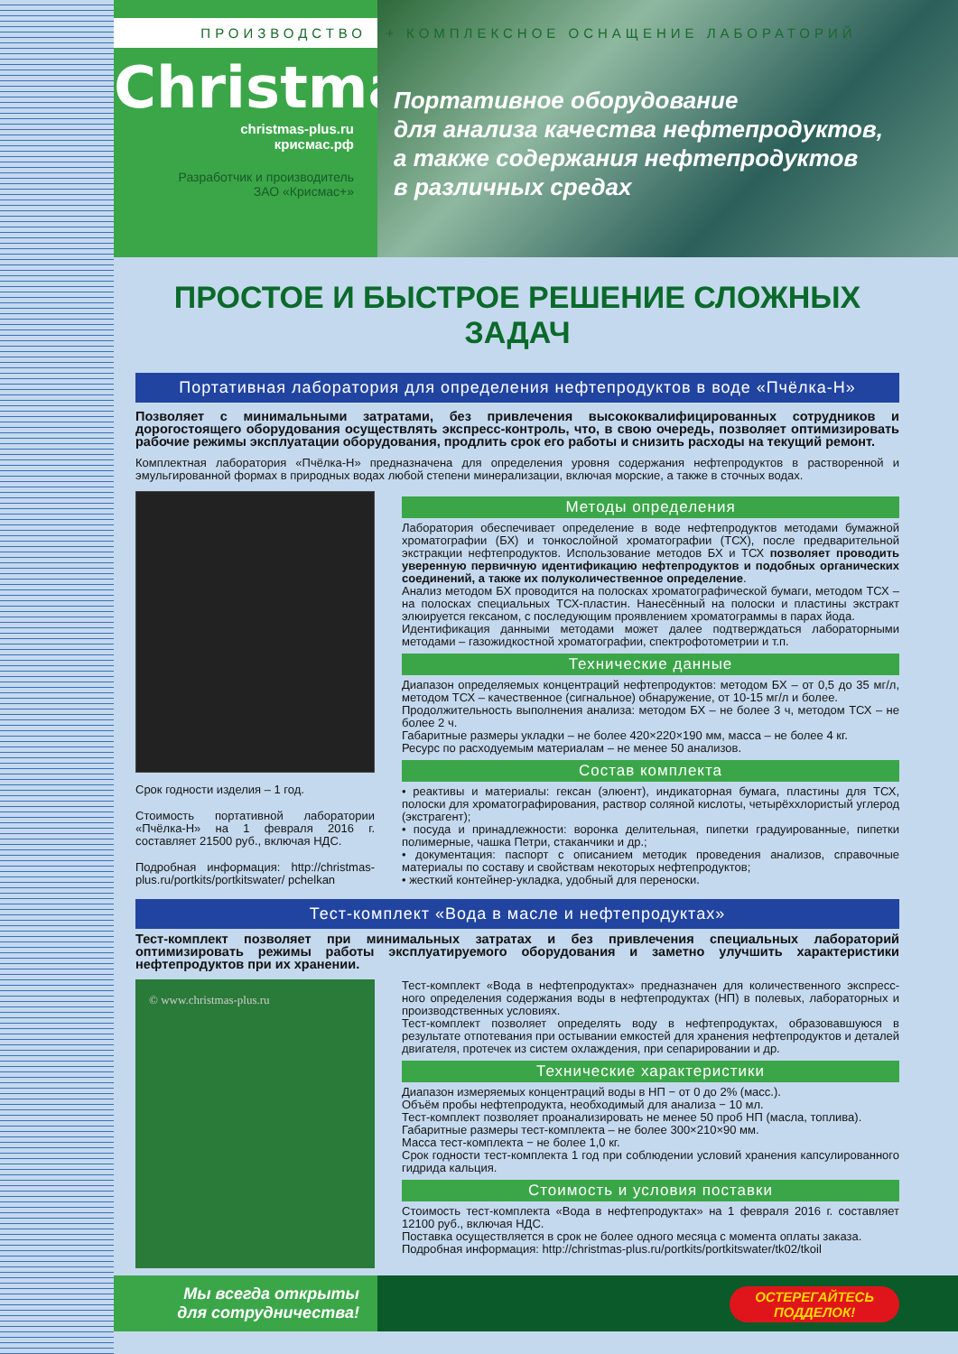Christmas<sup>®</sup>
christmas-plus.ru
крисмас.рф
Разработчик и производитель
ЗАО «Крисмас+»
Портативное оборудование
для анализа качества нефтепродуктов,
а также содержания нефтепродуктов
в различных средах
ПРОИЗВОДСТВО + КОМПЛЕКСНОЕ ОСНАЩЕНИЕ ЛАБОРАТОРИЙ
ПРОСТОЕ И БЫСТРОЕ РЕШЕНИЕ СЛОЖНЫХ ЗАДАЧ
Портативная лаборатория для определения нефтепродуктов в воде «Пчёлка-Н»
Позволяет с минимальными затратами, без привлечения высококвалифицированных сотрудников и дорогостоящего оборудования осуществлять экспресс-контроль, что, в свою очередь, позволяет оптимизировать рабочие режимы эксплуатации оборудования, продлить срок его работы и снизить расходы на текущий ремонт.
Комплектная лаборатория «Пчёлка-Н» предназначена для определения уровня содержания нефтепродуктов в растворенной и эмульгированной формах в природных водах любой степени минерализации, включая морские, а также в сточных водах.
Срок годности изделия – 1 год.
Стоимость портативной лаборатории «Пчёлка-Н» на 1 февраля 2016 г. составляет 21500 руб., включая НДС.
Подробная информация: http://christmas-plus.ru/portkits/portkitswater/ pchelkan
Методы определения
Лаборатория обеспечивает определение в воде нефтепродуктов методами бумажной хроматографии (БХ) и тонкослойной хроматографии (ТСХ), после предварительной экстракции нефтепродуктов. Использование методов БХ и ТСХ позволяет проводить уверенную первичную идентификацию нефтепродуктов и подобных органических соединений, а также их полуколичественное определение.
Анализ методом БХ проводится на полосках хроматографической бумаги, методом ТСХ – на полосках специальных ТСХ-пластин. Нанесённый на полоски и пластины экстракт элюируется гексаном, с последующим проявлением хроматограммы в парах йода.
Идентификация данными методами может далее подтверждаться лабораторными методами – газожидкостной хроматографии, спектрофотометрии и т.п.
Технические данные
Диапазон определяемых концентраций нефтепродуктов: методом БХ – от 0,5 до 35 мг/л, методом ТСХ – качественное (сигнальное) обнаружение, от 10-15 мг/л и более.
Продолжительность выполнения анализа: методом БХ – не более 3 ч, методом ТСХ – не более 2 ч.
Габаритные размеры укладки – не более 420×220×190 мм, масса – не более 4 кг.
Ресурс по расходуемым материалам – не менее 50 анализов.
Состав комплекта
• реактивы и материалы: гексан (элюент), индикаторная бумага, пластины для ТСХ, полоски для хроматографирования, раствор соляной кислоты, четырёххлористый углерод (экстрагент);
• посуда и принадлежности: воронка делительная, пипетки градуированные, пипетки полимерные, чашка Петри, стаканчики и др.;
• документация: паспорт с описанием методик проведения анализов, справочные материалы по составу и свойствам некоторых нефтепродуктов;
• жесткий контейнер-укладка, удобный для переноски.
Тест-комплект «Вода в масле и нефтепродуктах»
Тест-комплект позволяет при минимальных затратах и без привлечения специальных лабораторий оптимизировать режимы работы эксплуатируемого оборудования и заметно улучшить характеристики нефтепродуктов при их хранении.
© www.christmas-plus.ru
Тест-комплект «Вода в нефтепродуктах» предназначен для количественного экспресс-ного определения содержания воды в нефтепродуктах (НП) в полевых, лабораторных и производственных условиях.
Тест-комплект позволяет определять воду в нефтепродуктах, образовавшуюся в результате отпотевания при остывании емкостей для хранения нефтепродуктов и деталей двигателя, протечек из систем охлаждения, при сепарировании и др.
Технические характеристики
Диапазон измеряемых концентраций воды в НП − от 0 до 2% (масс.).
Объём пробы нефтепродукта, необходимый для анализа − 10 мл.
Тест-комплект позволяет проанализировать не менее 50 проб НП (масла, топлива).
Габаритные размеры тест-комплекта – не более 300×210×90 мм.
Масса тест-комплекта − не более 1,0 кг.
Срок годности тест-комплекта 1 год при соблюдении условий хранения капсулированного гидрида кальция.
Стоимость и условия поставки
Стоимость тест-комплекта «Вода в нефтепродуктах» на 1 февраля 2016 г. составляет 12100 руб., включая НДС.
Поставка осуществляется в срок не более одного месяца с момента оплаты заказа.
Подробная информация: http://christmas-plus.ru/portkits/portkitswater/tk02/tkoil
Мы всегда открыты
для сотрудничества!
ОСТЕРЕГАЙТЕСЬ
ПОДДЕЛОК!